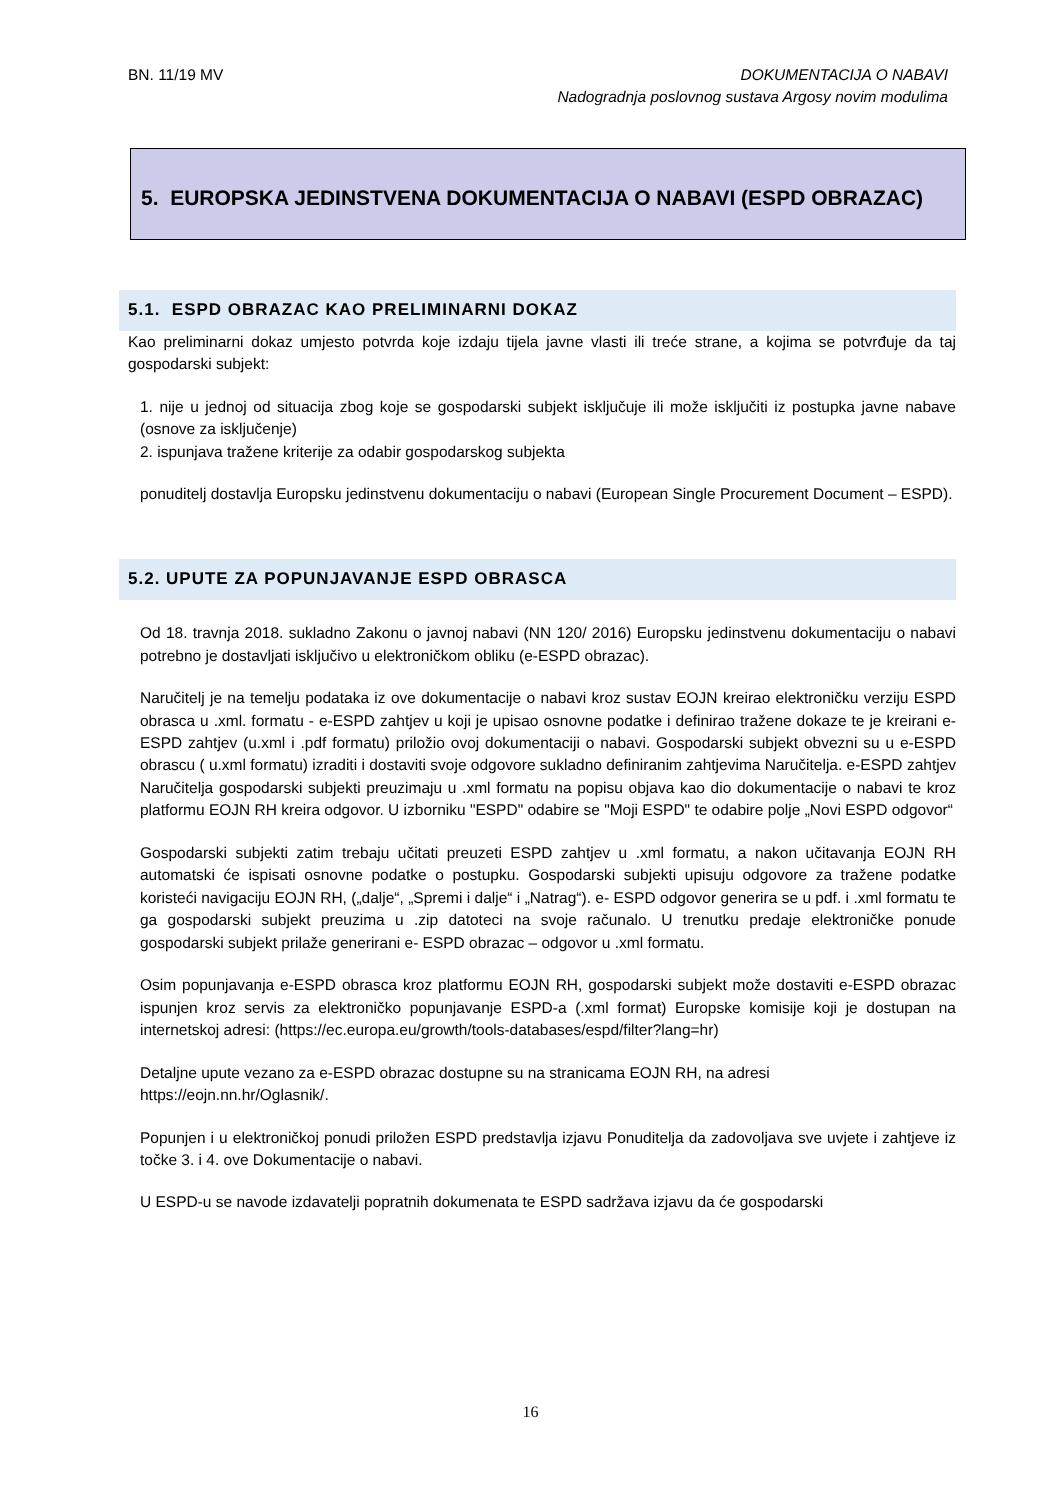BN. 11/19 MV
DOKUMENTACIJA O NABAVI
Nadogradnja poslovnog sustava Argosy novim modulima
5. EUROPSKA JEDINSTVENA DOKUMENTACIJA O NABAVI (ESPD OBRAZAC)
5.1. ESPD OBRAZAC KAO PRELIMINARNI DOKAZ
Kao preliminarni dokaz umjesto potvrda koje izdaju tijela javne vlasti ili treće strane, a kojima se potvrđuje da taj gospodarski subjekt:
1. nije u jednoj od situacija zbog koje se gospodarski subjekt isključuje ili može isključiti iz postupka javne nabave (osnove za isključenje)
2. ispunjava tražene kriterije za odabir gospodarskog subjekta
ponuditelj dostavlja Europsku jedinstvenu dokumentaciju o nabavi (European Single Procurement Document – ESPD).
5.2. UPUTE ZA POPUNJAVANJE ESPD OBRASCA
Od 18. travnja 2018. sukladno Zakonu o javnoj nabavi (NN 120/ 2016) Europsku jedinstvenu dokumentaciju o nabavi potrebno je dostavljati isključivo u elektroničkom obliku (e-ESPD obrazac).
Naručitelj je na temelju podataka iz ove dokumentacije o nabavi kroz sustav EOJN kreirao elektroničku verziju ESPD obrasca u .xml. formatu - e-ESPD zahtjev u koji je upisao osnovne podatke i definirao tražene dokaze te je kreirani e-ESPD zahtjev (u.xml i .pdf formatu) priložio ovoj dokumentaciji o nabavi. Gospodarski subjekt obvezni su u e-ESPD obrascu ( u.xml formatu) izraditi i dostaviti svoje odgovore sukladno definiranim zahtjevima Naručitelja. e-ESPD zahtjev Naručitelja gospodarski subjekti preuzimaju u .xml formatu na popisu objava kao dio dokumentacije o nabavi te kroz platformu EOJN RH kreira odgovor. U izborniku "ESPD" odabire se "Moji ESPD" te odabire polje „Novi ESPD odgovor“
Gospodarski subjekti zatim trebaju učitati preuzeti ESPD zahtjev u .xml formatu, a nakon učitavanja EOJN RH automatski će ispisati osnovne podatke o postupku. Gospodarski subjekti upisuju odgovore za tražene podatke koristeći navigaciju EOJN RH, („dalje“, „Spremi i dalje“ i „Natrag“). e- ESPD odgovor generira se u pdf. i .xml formatu te ga gospodarski subjekt preuzima u .zip datoteci na svoje računalo. U trenutku predaje elektroničke ponude gospodarski subjekt prilaže generirani e- ESPD obrazac – odgovor u .xml formatu.
Osim popunjavanja e-ESPD obrasca kroz platformu EOJN RH, gospodarski subjekt može dostaviti e-ESPD obrazac ispunjen kroz servis za elektroničko popunjavanje ESPD-a (.xml format) Europske komisije koji je dostupan na internetskoj adresi: (https://ec.europa.eu/growth/tools-databases/espd/filter?lang=hr)
Detaljne upute vezano za e-ESPD obrazac dostupne su na stranicama EOJN RH, na adresi
https://eojn.nn.hr/Oglasnik/.
Popunjen i u elektroničkoj ponudi priložen ESPD predstavlja izjavu Ponuditelja da zadovoljava sve uvjete i zahtjeve iz točke 3. i 4. ove Dokumentacije o nabavi.
U ESPD-u se navode izdavatelji popratnih dokumenata te ESPD sadržava izjavu da će gospodarski
16